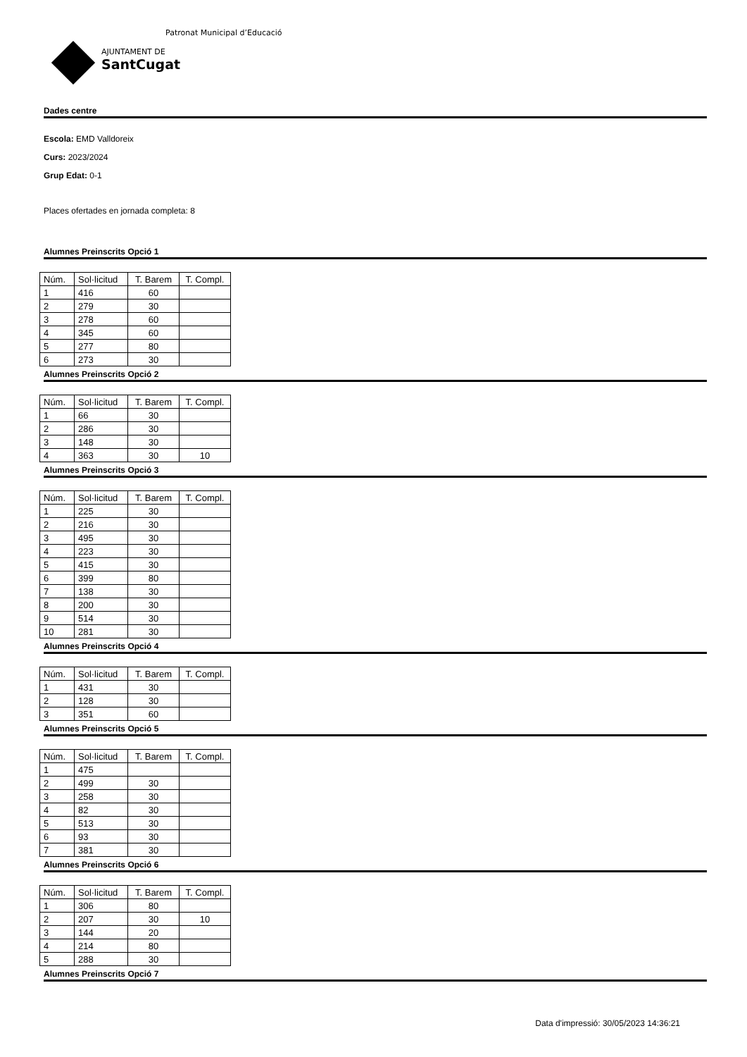Patronat Municipal d’Educació
AJUNTAMENT DE
SantCugat
Dades centre
Escola: EMD Valldoreix
Curs: 2023/2024
Grup Edat: 0-1
Places ofertades en jornada completa: 8
Alumnes Preinscrits Opció 1
| Núm. | Sol·licitud | T. Barem | T. Compl. |
| 1 | 416 | 60 | |
| 2 | 279 | 30 | |
| 3 | 278 | 60 | |
| 4 | 345 | 60 | |
| 5 | 277 | 80 | |
| 6 | 273 | 30 | |
Alumnes Preinscrits Opció 2
| Núm. | Sol·licitud | T. Barem | T. Compl. |
| 1 | 66 | 30 | |
| 2 | 286 | 30 | |
| 3 | 148 | 30 | |
| 4 | 363 | 30 | 10 |
Alumnes Preinscrits Opció 3
| Núm. | Sol·licitud | T. Barem | T. Compl. |
| 1 | 225 | 30 | |
| 2 | 216 | 30 | |
| 3 | 495 | 30 | |
| 4 | 223 | 30 | |
| 5 | 415 | 30 | |
| 6 | 399 | 80 | |
| 7 | 138 | 30 | |
| 8 | 200 | 30 | |
| 9 | 514 | 30 | |
| 10 | 281 | 30 | |
Alumnes Preinscrits Opció 4
| Núm. | Sol·licitud | T. Barem | T. Compl. |
| 1 | 431 | 30 | |
| 2 | 128 | 30 | |
| 3 | 351 | 60 | |
Alumnes Preinscrits Opció 5
| Núm. | Sol·licitud | T. Barem | T. Compl. |
| 1 | 475 | | |
| 2 | 499 | 30 | |
| 3 | 258 | 30 | |
| 4 | 82 | 30 | |
| 5 | 513 | 30 | |
| 6 | 93 | 30 | |
| 7 | 381 | 30 | |
Alumnes Preinscrits Opció 6
| Núm. | Sol·licitud | T. Barem | T. Compl. |
| 1 | 306 | 80 | |
| 2 | 207 | 30 | 10 |
| 3 | 144 | 20 | |
| 4 | 214 | 80 | |
| 5 | 288 | 30 | |
Alumnes Preinscrits Opció 7
Data d'impressió: 30/05/2023 14:36:21